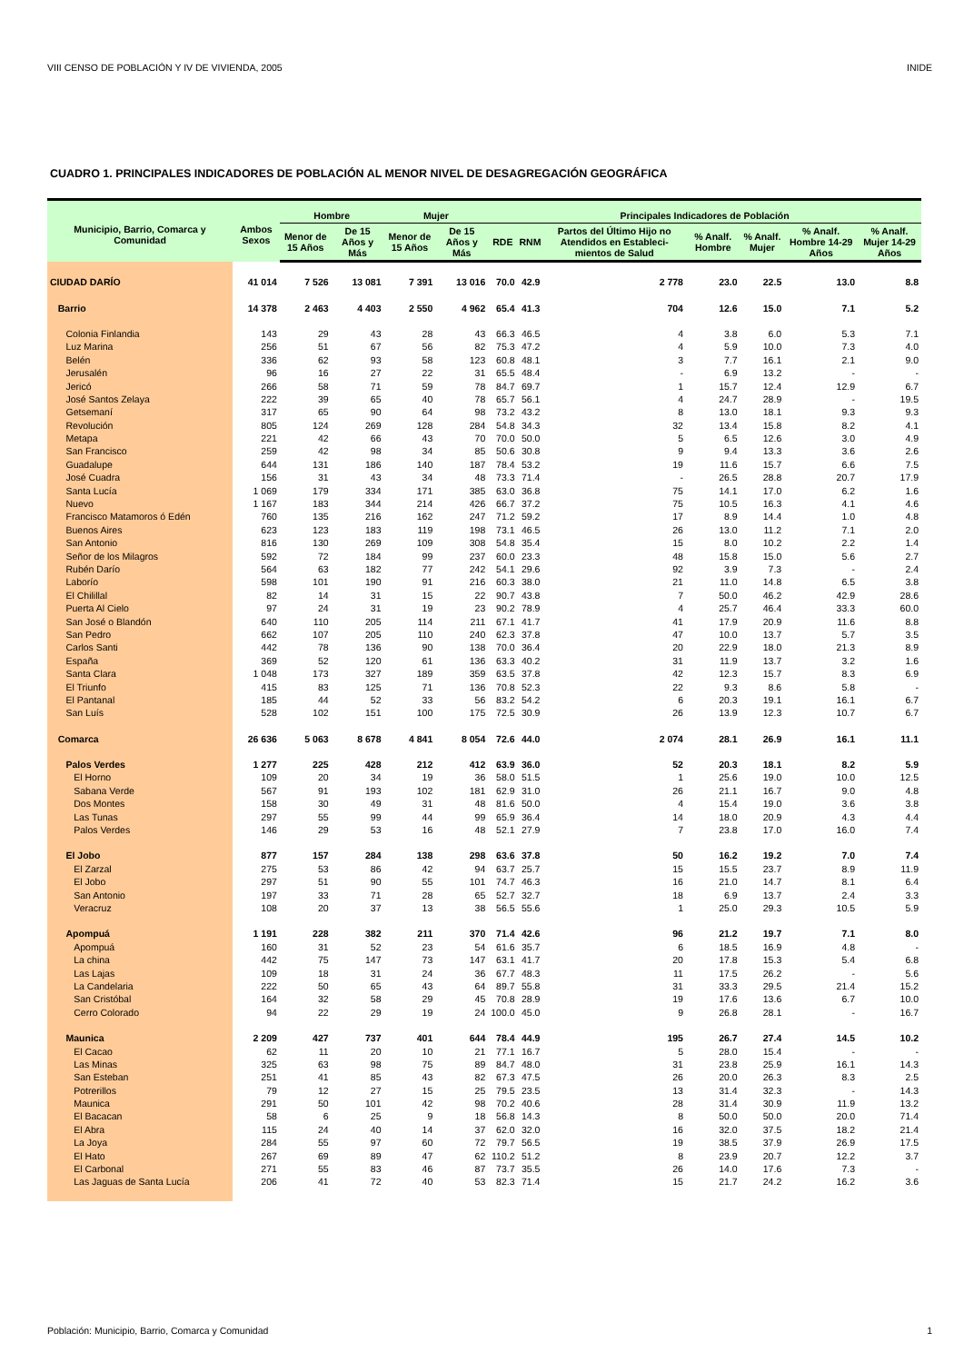VIII CENSO DE POBLACIÓN Y IV DE VIVIENDA, 2005 INIDE
CUADRO 1. PRINCIPALES INDICADORES DE POBLACIÓN AL MENOR NIVEL DE DESAGREGACIÓN GEOGRÁFICA
| Municipio, Barrio, Comarca y Comunidad | Ambos Sexos | Hombre | | Mujer | | Principales Indicadores de Población | | | | | | |
| --- | --- | --- | --- | --- | --- | --- | --- | --- | --- | --- | --- | --- |
| | | Menor de 15 Años | De 15 Años y Más | Menor de 15 Años | De 15 Años y Más | RDE | RNM | Partos del Último Hijo no Atendidos en Estableci-mientos de Salud | % Analf. Hombre | % Analf. Mujer | % Analf. Hombre 14-29 Años | % Analf. Mujer 14-29 Años |
| CIUDAD DARÍO | 41 014 | 7 526 | 13 081 | 7 391 | 13 016 | 70.0 | 42.9 | 2 778 | 23.0 | 22.5 | 13.0 | 8.8 |
| Barrio | 14 378 | 2 463 | 4 403 | 2 550 | 4 962 | 65.4 | 41.3 | 704 | 12.6 | 15.0 | 7.1 | 5.2 |
| Colonia Finlandia | 143 | 29 | 43 | 28 | 43 | 66.3 | 46.5 | 4 | 3.8 | 6.0 | 5.3 | 7.1 |
| Luz Marina | 256 | 51 | 67 | 56 | 82 | 75.3 | 47.2 | 4 | 5.9 | 10.0 | 7.3 | 4.0 |
| Belén | 336 | 62 | 93 | 58 | 123 | 60.8 | 48.1 | 3 | 7.7 | 16.1 | 2.1 | 9.0 |
| Jerusalén | 96 | 16 | 27 | 22 | 31 | 65.5 | 48.4 | - | 6.9 | 13.2 | - | - |
| Jericó | 266 | 58 | 71 | 59 | 78 | 84.7 | 69.7 | 1 | 15.7 | 12.4 | 12.9 | 6.7 |
| José Santos Zelaya | 222 | 39 | 65 | 40 | 78 | 65.7 | 56.1 | 4 | 24.7 | 28.9 | - | 19.5 |
| Getsemaní | 317 | 65 | 90 | 64 | 98 | 73.2 | 43.2 | 8 | 13.0 | 18.1 | 9.3 | 9.3 |
| Revolución | 805 | 124 | 269 | 128 | 284 | 54.8 | 34.3 | 32 | 13.4 | 15.8 | 8.2 | 4.1 |
| Metapa | 221 | 42 | 66 | 43 | 70 | 70.0 | 50.0 | 5 | 6.5 | 12.6 | 3.0 | 4.9 |
| San Francisco | 259 | 42 | 98 | 34 | 85 | 50.6 | 30.8 | 9 | 9.4 | 13.3 | 3.6 | 2.6 |
| Guadalupe | 644 | 131 | 186 | 140 | 187 | 78.4 | 53.2 | 19 | 11.6 | 15.7 | 6.6 | 7.5 |
| José Cuadra | 156 | 31 | 43 | 34 | 48 | 73.3 | 71.4 | - | 26.5 | 28.8 | 20.7 | 17.9 |
| Santa Lucía | 1 069 | 179 | 334 | 171 | 385 | 63.0 | 36.8 | 75 | 14.1 | 17.0 | 6.2 | 1.6 |
| Nuevo | 1 167 | 183 | 344 | 214 | 426 | 66.7 | 37.2 | 75 | 10.5 | 16.3 | 4.1 | 4.6 |
| Francisco Matamoros ó Edén | 760 | 135 | 216 | 162 | 247 | 71.2 | 59.2 | 17 | 8.9 | 14.4 | 1.0 | 4.8 |
| Buenos Aires | 623 | 123 | 183 | 119 | 198 | 73.1 | 46.5 | 26 | 13.0 | 11.2 | 7.1 | 2.0 |
| San Antonio | 816 | 130 | 269 | 109 | 308 | 54.8 | 35.4 | 15 | 8.0 | 10.2 | 2.2 | 1.4 |
| Señor de los Milagros | 592 | 72 | 184 | 99 | 237 | 60.0 | 23.3 | 48 | 15.8 | 15.0 | 5.6 | 2.7 |
| Rubén Darío | 564 | 63 | 182 | 77 | 242 | 54.1 | 29.6 | 92 | 3.9 | 7.3 | - | 2.4 |
| Laborío | 598 | 101 | 190 | 91 | 216 | 60.3 | 38.0 | 21 | 11.0 | 14.8 | 6.5 | 3.8 |
| El Chilillal | 82 | 14 | 31 | 15 | 22 | 90.7 | 43.8 | 7 | 50.0 | 46.2 | 42.9 | 28.6 |
| Puerta Al Cielo | 97 | 24 | 31 | 19 | 23 | 90.2 | 78.9 | 4 | 25.7 | 46.4 | 33.3 | 60.0 |
| San José o Blandón | 640 | 110 | 205 | 114 | 211 | 67.1 | 41.7 | 41 | 17.9 | 20.9 | 11.6 | 8.8 |
| San Pedro | 662 | 107 | 205 | 110 | 240 | 62.3 | 37.8 | 47 | 10.0 | 13.7 | 5.7 | 3.5 |
| Carlos Santi | 442 | 78 | 136 | 90 | 138 | 70.0 | 36.4 | 20 | 22.9 | 18.0 | 21.3 | 8.9 |
| España | 369 | 52 | 120 | 61 | 136 | 63.3 | 40.2 | 31 | 11.9 | 13.7 | 3.2 | 1.6 |
| Santa Clara | 1 048 | 173 | 327 | 189 | 359 | 63.5 | 37.8 | 42 | 12.3 | 15.7 | 8.3 | 6.9 |
| El Triunfo | 415 | 83 | 125 | 71 | 136 | 70.8 | 52.3 | 22 | 9.3 | 8.6 | 5.8 | - |
| El Pantanal | 185 | 44 | 52 | 33 | 56 | 83.2 | 54.2 | 6 | 20.3 | 19.1 | 16.1 | 6.7 |
| San Luís | 528 | 102 | 151 | 100 | 175 | 72.5 | 30.9 | 26 | 13.9 | 12.3 | 10.7 | 6.7 |
| Comarca | 26 636 | 5 063 | 8 678 | 4 841 | 8 054 | 72.6 | 44.0 | 2 074 | 28.1 | 26.9 | 16.1 | 11.1 |
| Palos Verdes | 1 277 | 225 | 428 | 212 | 412 | 63.9 | 36.0 | 52 | 20.3 | 18.1 | 8.2 | 5.9 |
| El Horno | 109 | 20 | 34 | 19 | 36 | 58.0 | 51.5 | 1 | 25.6 | 19.0 | 10.0 | 12.5 |
| Sabana Verde | 567 | 91 | 193 | 102 | 181 | 62.9 | 31.0 | 26 | 21.1 | 16.7 | 9.0 | 4.8 |
| Dos Montes | 158 | 30 | 49 | 31 | 48 | 81.6 | 50.0 | 4 | 15.4 | 19.0 | 3.6 | 3.8 |
| Las Tunas | 297 | 55 | 99 | 44 | 99 | 65.9 | 36.4 | 14 | 18.0 | 20.9 | 4.3 | 4.4 |
| Palos Verdes | 146 | 29 | 53 | 16 | 48 | 52.1 | 27.9 | 7 | 23.8 | 17.0 | 16.0 | 7.4 |
| El Jobo | 877 | 157 | 284 | 138 | 298 | 63.6 | 37.8 | 50 | 16.2 | 19.2 | 7.0 | 7.4 |
| El Zarzal | 275 | 53 | 86 | 42 | 94 | 63.7 | 25.7 | 15 | 15.5 | 23.7 | 8.9 | 11.9 |
| El Jobo | 297 | 51 | 90 | 55 | 101 | 74.7 | 46.3 | 16 | 21.0 | 14.7 | 8.1 | 6.4 |
| San Antonio | 197 | 33 | 71 | 28 | 65 | 52.7 | 32.7 | 18 | 6.9 | 13.7 | 2.4 | 3.3 |
| Veracruz | 108 | 20 | 37 | 13 | 38 | 56.5 | 55.6 | 1 | 25.0 | 29.3 | 10.5 | 5.9 |
| Apompuá | 1 191 | 228 | 382 | 211 | 370 | 71.4 | 42.6 | 96 | 21.2 | 19.7 | 7.1 | 8.0 |
| Apompuá | 160 | 31 | 52 | 23 | 54 | 61.6 | 35.7 | 6 | 18.5 | 16.9 | 4.8 | - |
| La china | 442 | 75 | 147 | 73 | 147 | 63.1 | 41.7 | 20 | 17.8 | 15.3 | 5.4 | 6.8 |
| Las Lajas | 109 | 18 | 31 | 24 | 36 | 67.7 | 48.3 | 11 | 17.5 | 26.2 | - | 5.6 |
| La Candelaria | 222 | 50 | 65 | 43 | 64 | 89.7 | 55.8 | 31 | 33.3 | 29.5 | 21.4 | 15.2 |
| San Cristóbal | 164 | 32 | 58 | 29 | 45 | 70.8 | 28.9 | 19 | 17.6 | 13.6 | 6.7 | 10.0 |
| Cerro Colorado | 94 | 22 | 29 | 19 | 24 | 100.0 | 45.0 | 9 | 26.8 | 28.1 | - | 16.7 |
| Maunica | 2 209 | 427 | 737 | 401 | 644 | 78.4 | 44.9 | 195 | 26.7 | 27.4 | 14.5 | 10.2 |
| El Cacao | 62 | 11 | 20 | 10 | 21 | 77.1 | 16.7 | 5 | 28.0 | 15.4 | - | - |
| Las Minas | 325 | 63 | 98 | 75 | 89 | 84.7 | 48.0 | 31 | 23.8 | 25.9 | 16.1 | 14.3 |
| San Esteban | 251 | 41 | 85 | 43 | 82 | 67.3 | 47.5 | 26 | 20.0 | 26.3 | 8.3 | 2.5 |
| Potrerillos | 79 | 12 | 27 | 15 | 25 | 79.5 | 23.5 | 13 | 31.4 | 32.3 | - | 14.3 |
| Maunica | 291 | 50 | 101 | 42 | 98 | 70.2 | 40.6 | 28 | 31.4 | 30.9 | 11.9 | 13.2 |
| El Bacacan | 58 | 6 | 25 | 9 | 18 | 56.8 | 14.3 | 8 | 50.0 | 50.0 | 20.0 | 71.4 |
| El Abra | 115 | 24 | 40 | 14 | 37 | 62.0 | 32.0 | 16 | 32.0 | 37.5 | 18.2 | 21.4 |
| La Joya | 284 | 55 | 97 | 60 | 72 | 79.7 | 56.5 | 19 | 38.5 | 37.9 | 26.9 | 17.5 |
| El Hato | 267 | 69 | 89 | 47 | 62 | 110.2 | 51.2 | 8 | 23.9 | 20.7 | 12.2 | 3.7 |
| El Carbonal | 271 | 55 | 83 | 46 | 87 | 73.7 | 35.5 | 26 | 14.0 | 17.6 | 7.3 | - |
| Las Jaguas de Santa Lucía | 206 | 41 | 72 | 40 | 53 | 82.3 | 71.4 | 15 | 21.7 | 24.2 | 16.2 | 3.6 |
Población: Municipio, Barrio, Comarca y Comunidad 1